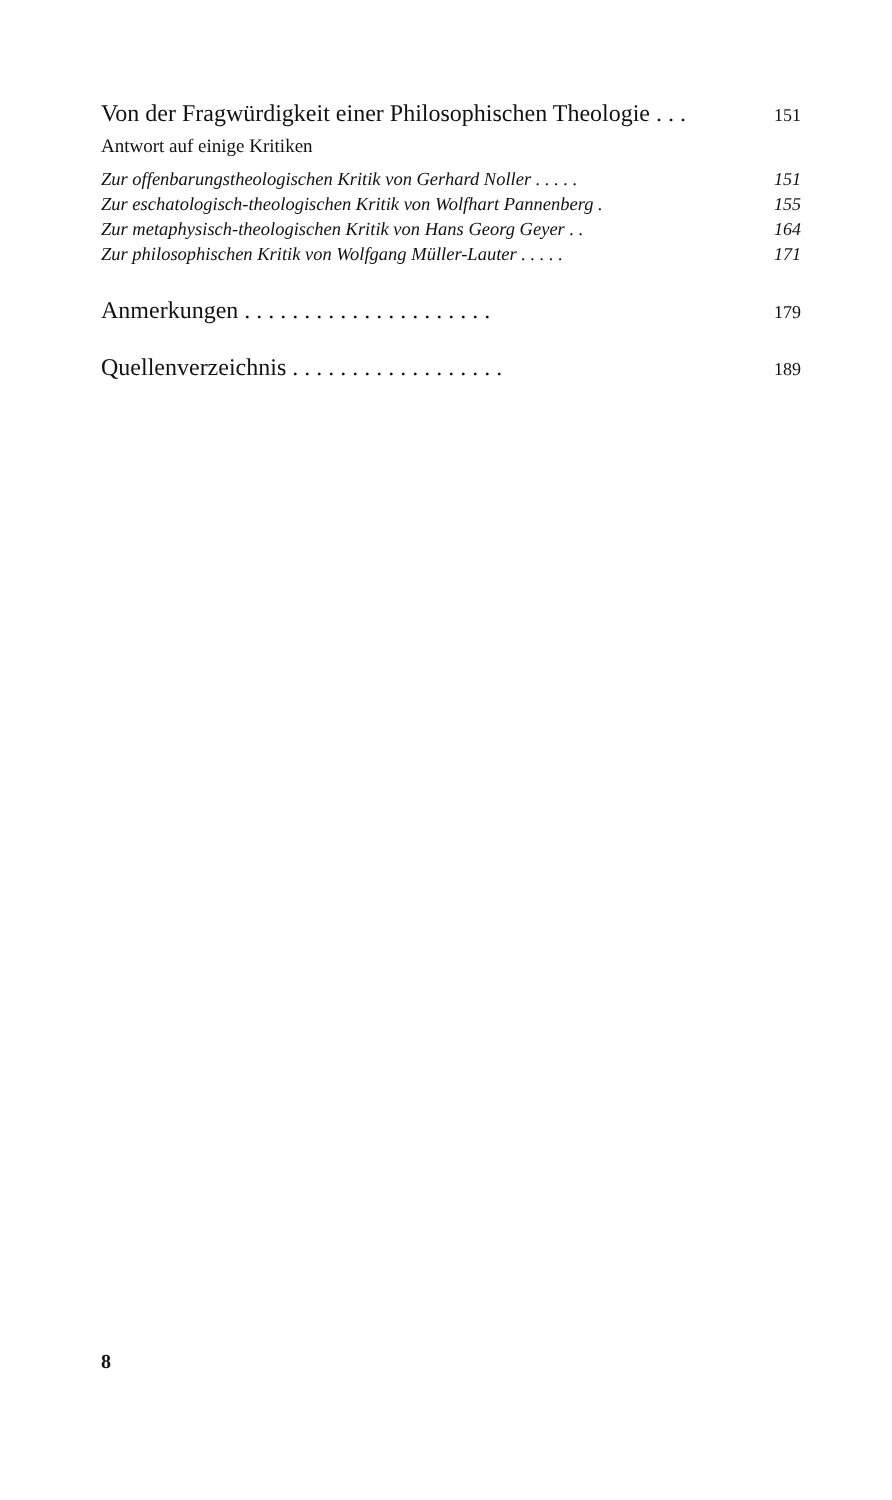Von der Fragwürdigkeit einer Philosophischen Theologie . . . 151
Antwort auf einige Kritiken
Zur offenbarungstheologischen Kritik von Gerhard Noller . . . . . 151
Zur eschatologisch-theologischen Kritik von Wolfhart Pannenberg . 155
Zur metaphysisch-theologischen Kritik von Hans Georg Geyer . . 164
Zur philosophischen Kritik von Wolfgang Müller-Lauter . . . . . 171
Anmerkungen . . . . . . . . . . . . . . . . . . . . . 179
Quellenverzeichnis . . . . . . . . . . . . . . . . . . 189
8